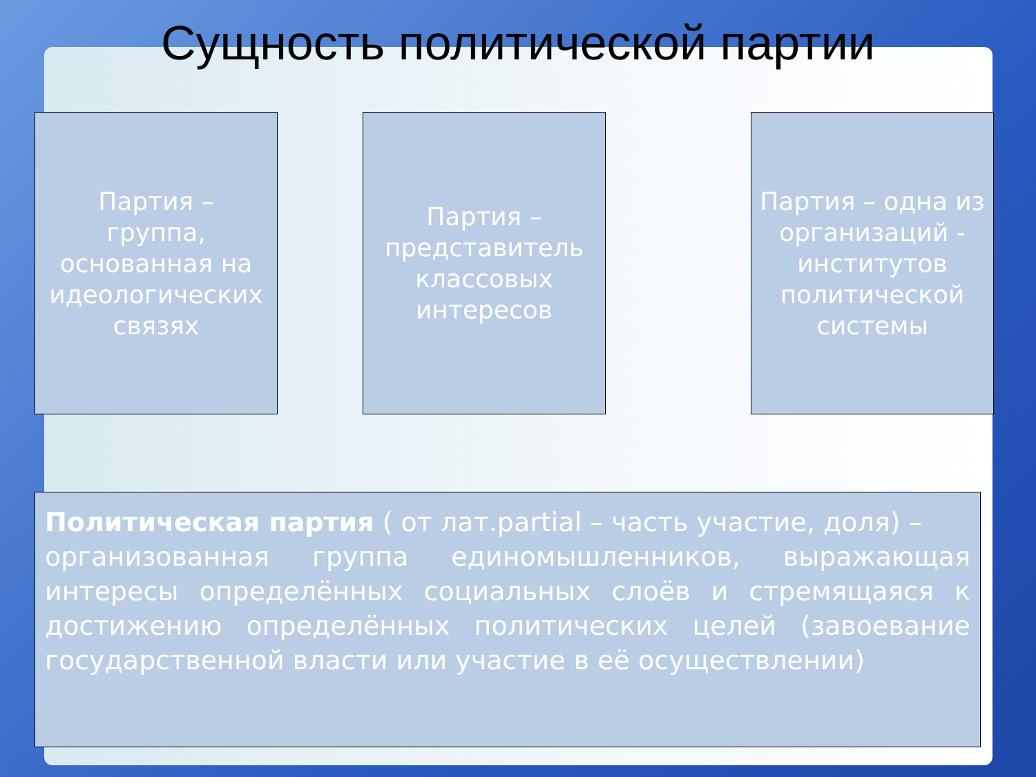Сущность политической партии
Партия –
группа,
основанная на идеологических связях
Партия –
представитель классовых интересов
Партия – одна из организаций - институтов политической системы
Политическая партия ( от лат.partial – часть участие, доля) –
организованная группа единомышленников, выражающая интересы определённых социальных слоёв и стремящаяся к достижению определённых политических целей (завоевание государственной власти или участие в её осуществлении)